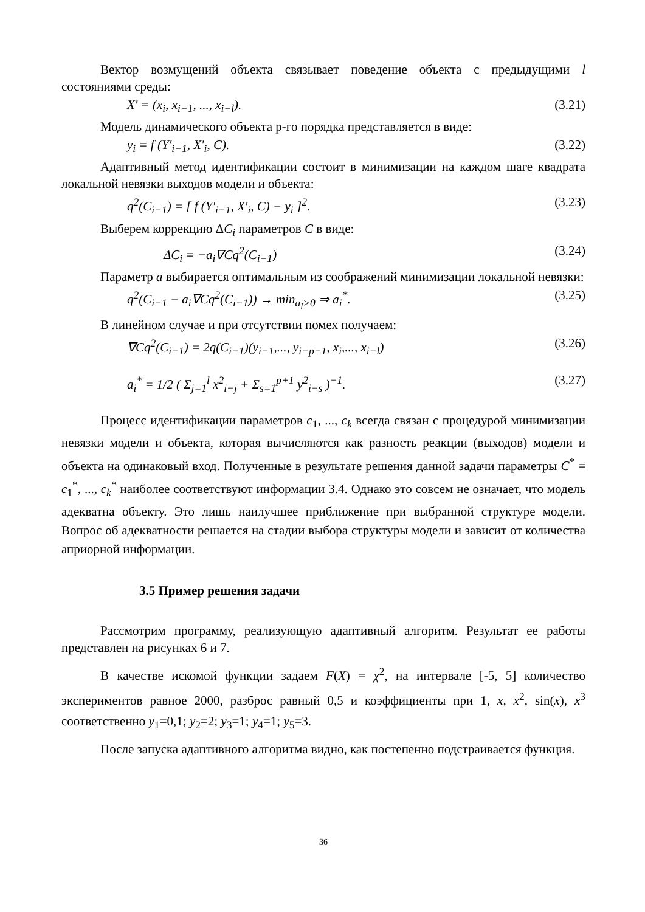Вектор возмущений объекта связывает поведение объекта с предыдущими l состояниями среды:
X' = (x<sub>i</sub>, x<sub>i−1</sub>, ..., x<sub>i−l</sub>). (3.21)
Модель динамического объекта р-го порядка представляется в виде:
y<sub>i</sub> = f (Y′<sub>i−1</sub>, X′<sub>i</sub>, C). (3.22)
Адаптивный метод идентификации состоит в минимизации на каждом шаге квадрата локальной невязки выходов модели и объекта:
q<sup>2</sup>(C<sub>i−1</sub>) = [ f (Y′<sub>i−1</sub>, X′<sub>i</sub>, C) − y<sub>i</sub> ]<sup>2</sup>. (3.23)
Выберем коррекцию ΔC<sub>i</sub> параметров C в виде:
ΔC<sub>i</sub> = −a<sub>i</sub>∇Cq<sup>2</sup>(C<sub>i−1</sub>) (3.24)
Параметр a выбирается оптимальным из соображений минимизации локальной невязки:
q<sup>2</sup>(C<sub>i−1</sub> − a<sub>i</sub>∇Cq<sup>2</sup>(C<sub>i−1</sub>)) → min<sub>a<sub>l</sub>>0</sub> ⇒ a<sub>i</sub><sup>*</sup>. (3.25)
В линейном случае и при отсутствии помех получаем:
∇Cq<sup>2</sup>(C<sub>i−1</sub>) = 2q(C<sub>i−1</sub>)(y<sub>i−1</sub>,..., y<sub>i−p−1</sub>, x<sub>i</sub>,..., x<sub>i−l</sub>) (3.26)
a<sub>i</sub><sup>*</sup> = 1/2 ( Σ<sub>j=1</sub><sup>l</sup> x<sup>2</sup><sub>i−j</sub> + Σ<sub>s=1</sub><sup>p+1</sup> y<sup>2</sup><sub>i−s</sub> )<sup>−1</sup>. (3.27)
Процесс идентификации параметров c<sub>1</sub>, ..., c<sub>k</sub> всегда связан с процедурой минимизации невязки модели и объекта, которая вычисляются как разность реакции (выходов) модели и объекта на одинаковый вход. Полученные в результате решения данной задачи параметры C<sup>*</sup> = c<sub>1</sub><sup>*</sup>, ..., c<sub>k</sub><sup>*</sup> наиболее соответствуют информации 3.4. Однако это совсем не означает, что модель адекватна объекту. Это лишь наилучшее приближение при выбранной структуре модели. Вопрос об адекватности решается на стадии выбора структуры модели и зависит от количества априорной информации.
3.5 Пример решения задачи
Рассмотрим программу, реализующую адаптивный алгоритм. Результат ее работы представлен на рисунках 6 и 7.
В качестве искомой функции задаем F(X) = χ<sup>2</sup>, на интервале [-5, 5] количество экспериментов равное 2000, разброс равный 0,5 и коэффициенты при 1, x, x<sup>2</sup>, sin(x), x<sup>3</sup> соответственно y<sub>1</sub>=0,1; y<sub>2</sub>=2; y<sub>3</sub>=1; y<sub>4</sub>=1; y<sub>5</sub>=3.
После запуска адаптивного алгоритма видно, как постепенно подстраивается функция.
36